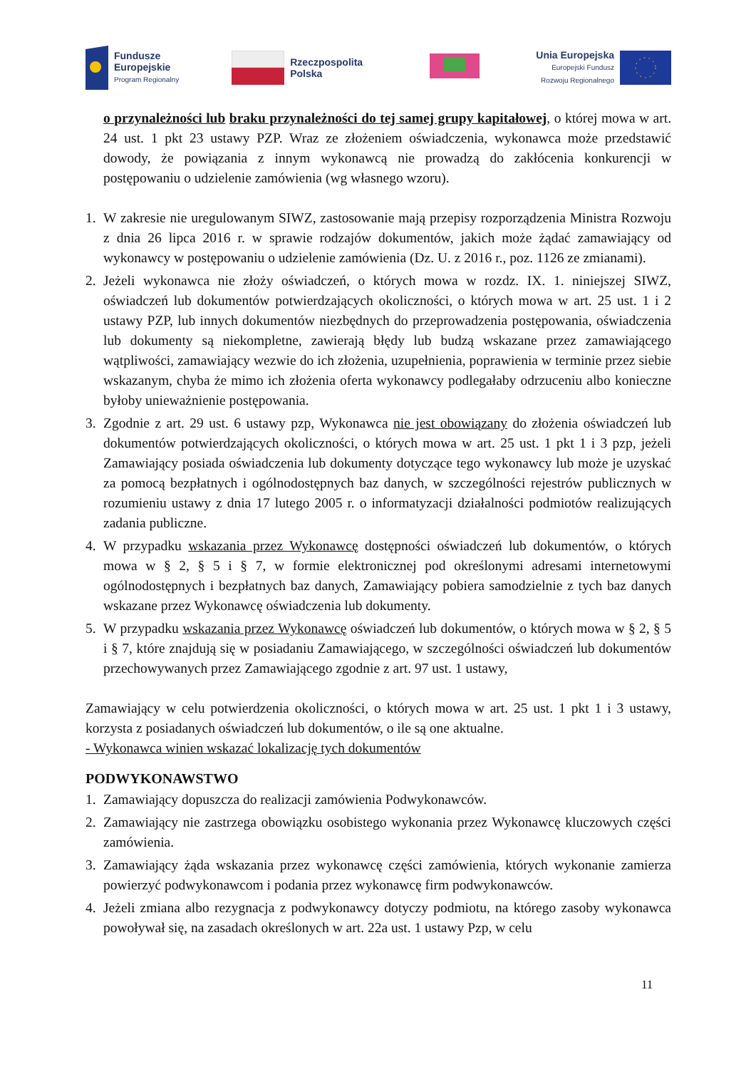Fundusze
Europejskie
Program Regionalny
Rzeczpospolita
Polska
Unia Europejska
Europejski Fundusz
Rozwoju Regionalnego
o przynależności lub braku przynależności do tej samej grupy kapitałowej, o której mowa w art. 24 ust. 1 pkt 23 ustawy PZP. Wraz ze złożeniem oświadczenia, wykonawca może przedstawić dowody, że powiązania z innym wykonawcą nie prowadzą do zakłócenia konkurencji w postępowaniu o udzielenie zamówienia (wg własnego wzoru).
1. W zakresie nie uregulowanym SIWZ, zastosowanie mają przepisy rozporządzenia Ministra Rozwoju z dnia 26 lipca 2016 r. w sprawie rodzajów dokumentów, jakich może żądać zamawiający od wykonawcy w postępowaniu o udzielenie zamówienia (Dz. U. z 2016 r., poz. 1126 ze zmianami).
2. Jeżeli wykonawca nie złoży oświadczeń, o których mowa w rozdz. IX. 1. niniejszej SIWZ, oświadczeń lub dokumentów potwierdzających okoliczności, o których mowa w art. 25 ust. 1 i 2 ustawy PZP, lub innych dokumentów niezbędnych do przeprowadzenia postępowania, oświadczenia lub dokumenty są niekompletne, zawierają błędy lub budzą wskazane przez zamawiającego wątpliwości, zamawiający wezwie do ich złożenia, uzupełnienia, poprawienia w terminie przez siebie wskazanym, chyba że mimo ich złożenia oferta wykonawcy podlegałaby odrzuceniu albo konieczne byłoby unieważnienie postępowania.
3. Zgodnie z art. 29 ust. 6 ustawy pzp, Wykonawca nie jest obowiązany do złożenia oświadczeń lub dokumentów potwierdzających okoliczności, o których mowa w art. 25 ust. 1 pkt 1 i 3 pzp, jeżeli Zamawiający posiada oświadczenia lub dokumenty dotyczące tego wykonawcy lub może je uzyskać za pomocą bezpłatnych i ogólnodostępnych baz danych, w szczególności rejestrów publicznych w rozumieniu ustawy z dnia 17 lutego 2005 r. o informatyzacji działalności podmiotów realizujących zadania publiczne.
4. W przypadku wskazania przez Wykonawcę dostępności oświadczeń lub dokumentów, o których mowa w § 2, § 5 i § 7, w formie elektronicznej pod określonymi adresami internetowymi ogólnodostępnych i bezpłatnych baz danych, Zamawiający pobiera samodzielnie z tych baz danych wskazane przez Wykonawcę oświadczenia lub dokumenty.
5. W przypadku wskazania przez Wykonawcę oświadczeń lub dokumentów, o których mowa w § 2, § 5 i § 7, które znajdują się w posiadaniu Zamawiającego, w szczególności oświadczeń lub dokumentów przechowywanych przez Zamawiającego zgodnie z art. 97 ust. 1 ustawy,
Zamawiający w celu potwierdzenia okoliczności, o których mowa w art. 25 ust. 1 pkt 1 i 3 ustawy, korzysta z posiadanych oświadczeń lub dokumentów, o ile są one aktualne.
- Wykonawca winien wskazać lokalizację tych dokumentów
PODWYKONAWSTWO
1. Zamawiający dopuszcza do realizacji zamówienia Podwykonawców.
2. Zamawiający nie zastrzega obowiązku osobistego wykonania przez Wykonawcę kluczowych części zamówienia.
3. Zamawiający żąda wskazania przez wykonawcę części zamówienia, których wykonanie zamierza powierzyć podwykonawcom i podania przez wykonawcę firm podwykonawców.
4. Jeżeli zmiana albo rezygnacja z podwykonawcy dotyczy podmiotu, na którego zasoby wykonawca powoływał się, na zasadach określonych w art. 22a ust. 1 ustawy Pzp, w celu
11